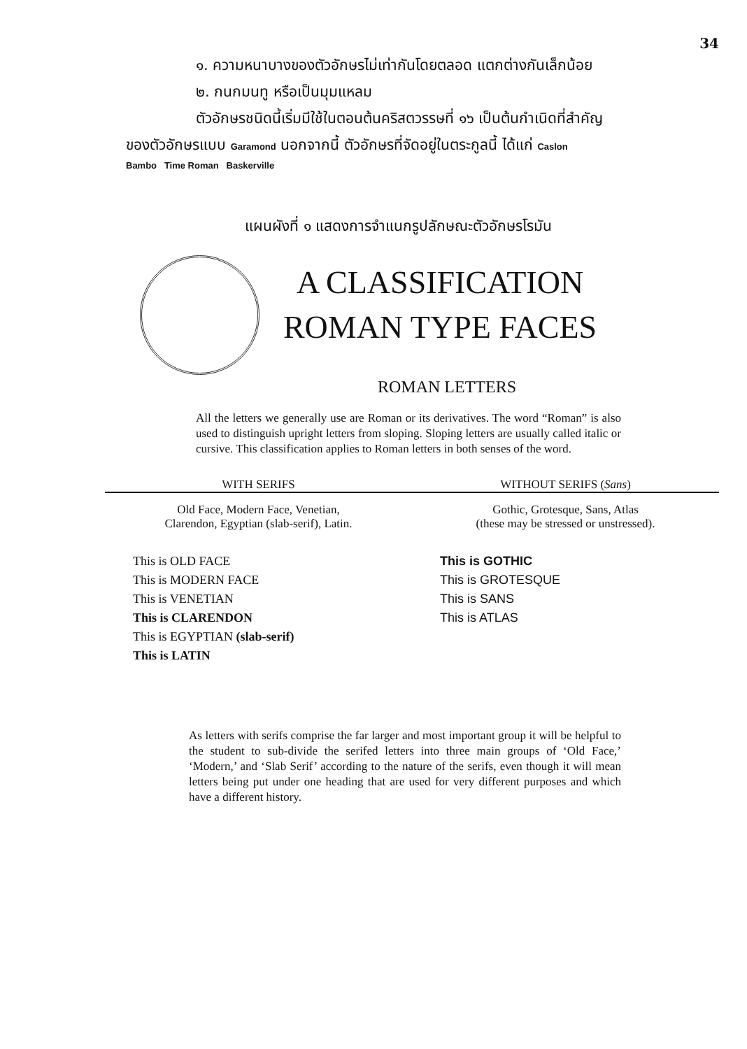34
๑. ความหนาบางของตัวอักษรไม่เท่ากันโดยตลอด แตกต่างกันเล็กน้อย
๒. กนกมนทู หรือเป็นมุมแหลม
ตัวอักษรชนิดนี้เริ่มมีใช้ในตอนต้นคริสตวรรษที่ ๑๖ เป็นต้นกำเนิดที่สำคัญ
ของตัวอักษรแบบ Garamond นอกจากนี้ ตัวอักษรที่จัดอยู่ในตระกูลนี้ ได้แก่ Caslon
Bambo Time Roman Baskerville
แผนผังที่ ๑ แสดงการจำแนกรูปลักษณะตัวอักษรโรมัน
A CLASSIFICATION
ROMAN TYPE FACES
ROMAN LETTERS
All the letters we generally use are Roman or its derivatives. The word “Roman” is also used to distinguish upright letters from sloping. Sloping letters are usually called italic or cursive. This classification applies to Roman letters in both senses of the word.
WITH SERIFS
Old Face, Modern Face, Venetian,
Clarendon, Egyptian (slab-serif), Latin.
This is OLD FACE
This is MODERN FACE
This is VENETIAN
This is CLARENDON
This is EGYPTIAN (slab-serif)
This is LATIN
WITHOUT SERIFS (Sans)
Gothic, Grotesque, Sans, Atlas
(these may be stressed or unstressed).
This is GOTHIC
This is GROTESQUE
This is SANS
This is ATLAS
As letters with serifs comprise the far larger and most important group it will be helpful to the student to sub-divide the serifed letters into three main groups of ‘Old Face,’ ‘Modern,’ and ‘Slab Serif’ according to the nature of the serifs, even though it will mean letters being put under one heading that are used for very different purposes and which have a different history.